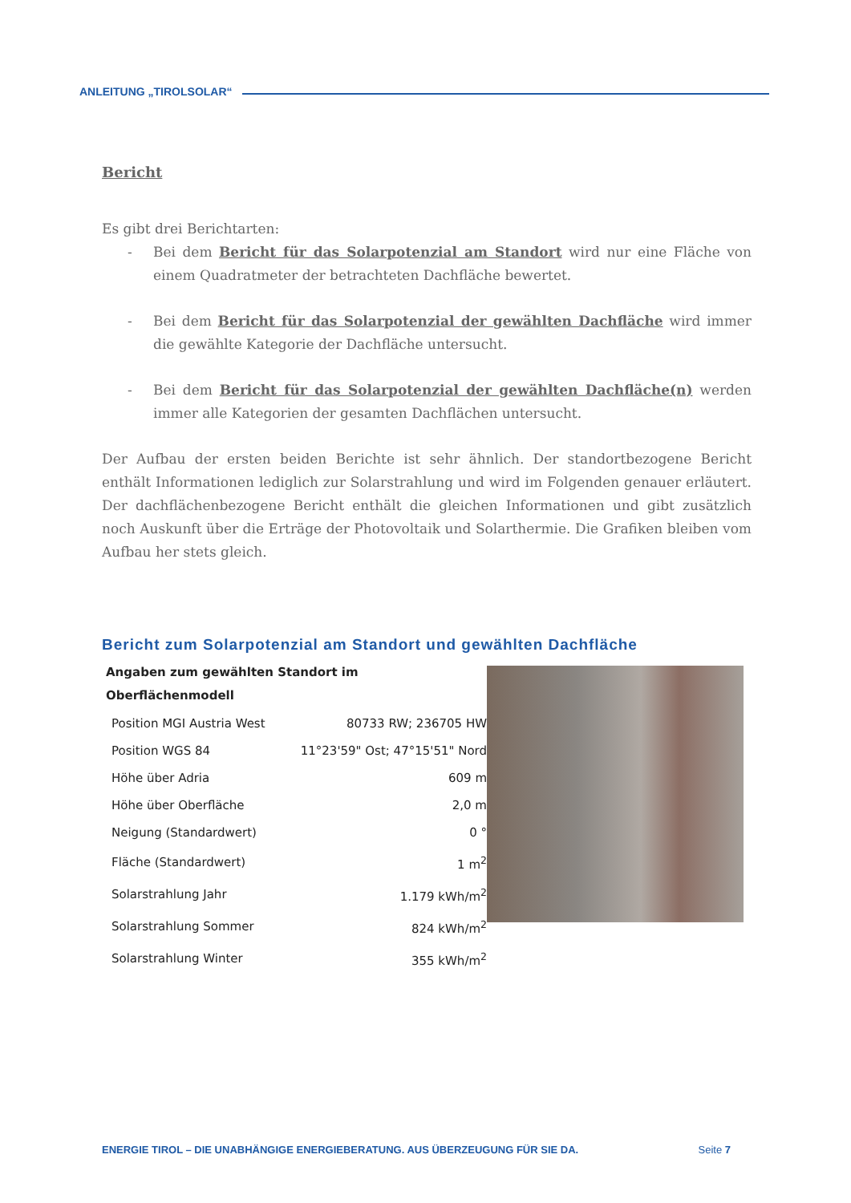ANLEITUNG „TIROLSOLAR“
Bericht
Es gibt drei Berichtarten:
- Bei dem Bericht für das Solarpotenzial am Standort wird nur eine Fläche von einem Quadratmeter der betrachteten Dachfläche bewertet.
- Bei dem Bericht für das Solarpotenzial der gewählten Dachfläche wird immer die gewählte Kategorie der Dachfläche untersucht.
- Bei dem Bericht für das Solarpotenzial der gewählten Dachfläche(n) werden immer alle Kategorien der gesamten Dachflächen untersucht.
Der Aufbau der ersten beiden Berichte ist sehr ähnlich. Der standortbezogene Bericht enthält Informationen lediglich zur Solarstrahlung und wird im Folgenden genauer erläutert. Der dachflächenbezogene Bericht enthält die gleichen Informationen und gibt zusätzlich noch Auskunft über die Erträge der Photovoltaik und Solarthermie. Die Grafiken bleiben vom Aufbau her stets gleich.
Bericht zum Solarpotenzial am Standort und gewählten Dachfläche
| Angaben zum gewählten Standort im Oberflächenmodell | |
| --- | --- |
| Position MGI Austria West | 80733 RW; 236705 HW |
| Position WGS 84 | 11°23'59" Ost; 47°15'51" Nord |
| Höhe über Adria | 609 m |
| Höhe über Oberfläche | 2,0 m |
| Neigung (Standardwert) | 0 ° |
| Fläche (Standardwert) | 1 m<sup>2</sup> |
| Solarstrahlung Jahr | 1.179 kWh/m<sup>2</sup> |
| Solarstrahlung Sommer | 824 kWh/m<sup>2</sup> |
| Solarstrahlung Winter | 355 kWh/m<sup>2</sup> |
ENERGIE TIROL – DIE UNABHÄNGIGE ENERGIEBERATUNG. AUS ÜBERZEUGUNG FÜR SIE DA. Seite 7